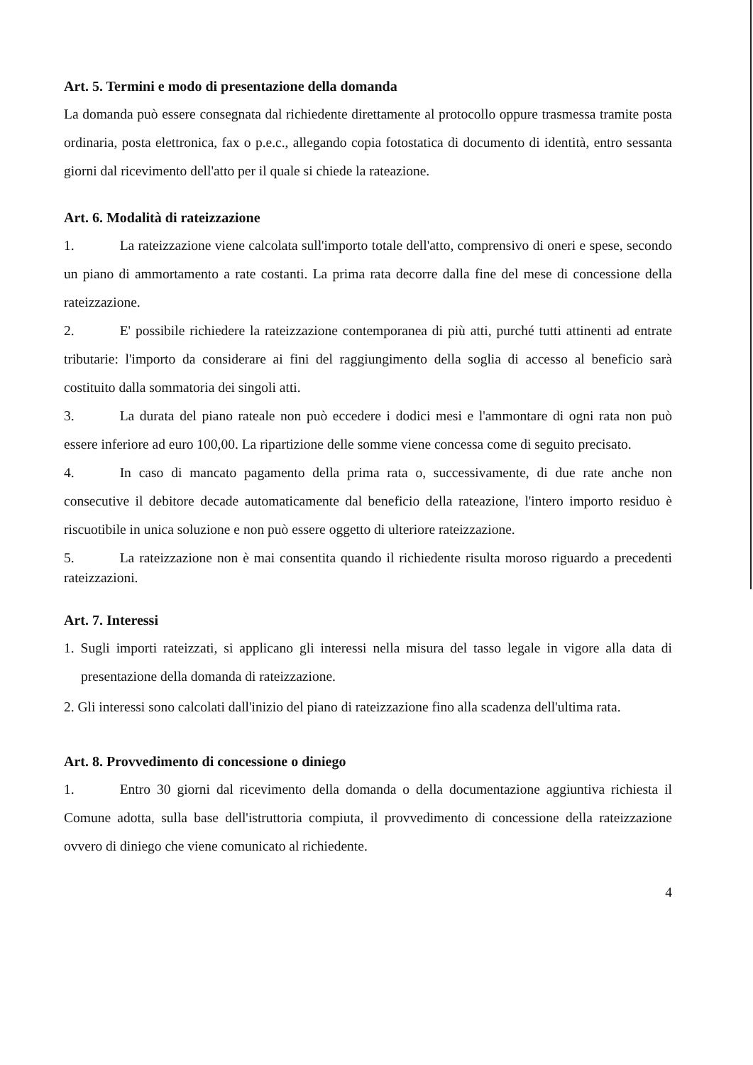Art. 5. Termini e modo di presentazione della domanda
La domanda può essere consegnata dal richiedente direttamente al protocollo oppure trasmessa tramite posta ordinaria, posta elettronica, fax o p.e.c., allegando copia fotostatica di documento di identità, entro sessanta giorni dal ricevimento dell'atto per il quale si chiede la rateazione.
Art. 6. Modalità di rateizzazione
1. La rateizzazione viene calcolata sull'importo totale dell'atto, comprensivo di oneri e spese, secondo un piano di ammortamento a rate costanti. La prima rata decorre dalla fine del mese di concessione della rateizzazione.
2. E' possibile richiedere la rateizzazione contemporanea di più atti, purché tutti attinenti ad entrate tributarie: l'importo da considerare ai fini del raggiungimento della soglia di accesso al beneficio sarà costituito dalla sommatoria dei singoli atti.
3. La durata del piano rateale non può eccedere i dodici mesi e l'ammontare di ogni rata non può essere inferiore ad euro 100,00. La ripartizione delle somme viene concessa come di seguito precisato.
4. In caso di mancato pagamento della prima rata o, successivamente, di due rate anche non consecutive il debitore decade automaticamente dal beneficio della rateazione, l'intero importo residuo è riscuotibile in unica soluzione e non può essere oggetto di ulteriore rateizzazione.
5. La rateizzazione non è mai consentita quando il richiedente risulta moroso riguardo a precedenti rateizzazioni.
Art. 7. Interessi
1. Sugli importi rateizzati, si applicano gli interessi nella misura del tasso legale in vigore alla data di presentazione della domanda di rateizzazione.
2. Gli interessi sono calcolati dall'inizio del piano di rateizzazione fino alla scadenza dell'ultima rata.
Art. 8. Provvedimento di concessione o diniego
1. Entro 30 giorni dal ricevimento della domanda o della documentazione aggiuntiva richiesta il Comune adotta, sulla base dell'istruttoria compiuta, il provvedimento di concessione della rateizzazione ovvero di diniego che viene comunicato al richiedente.
4